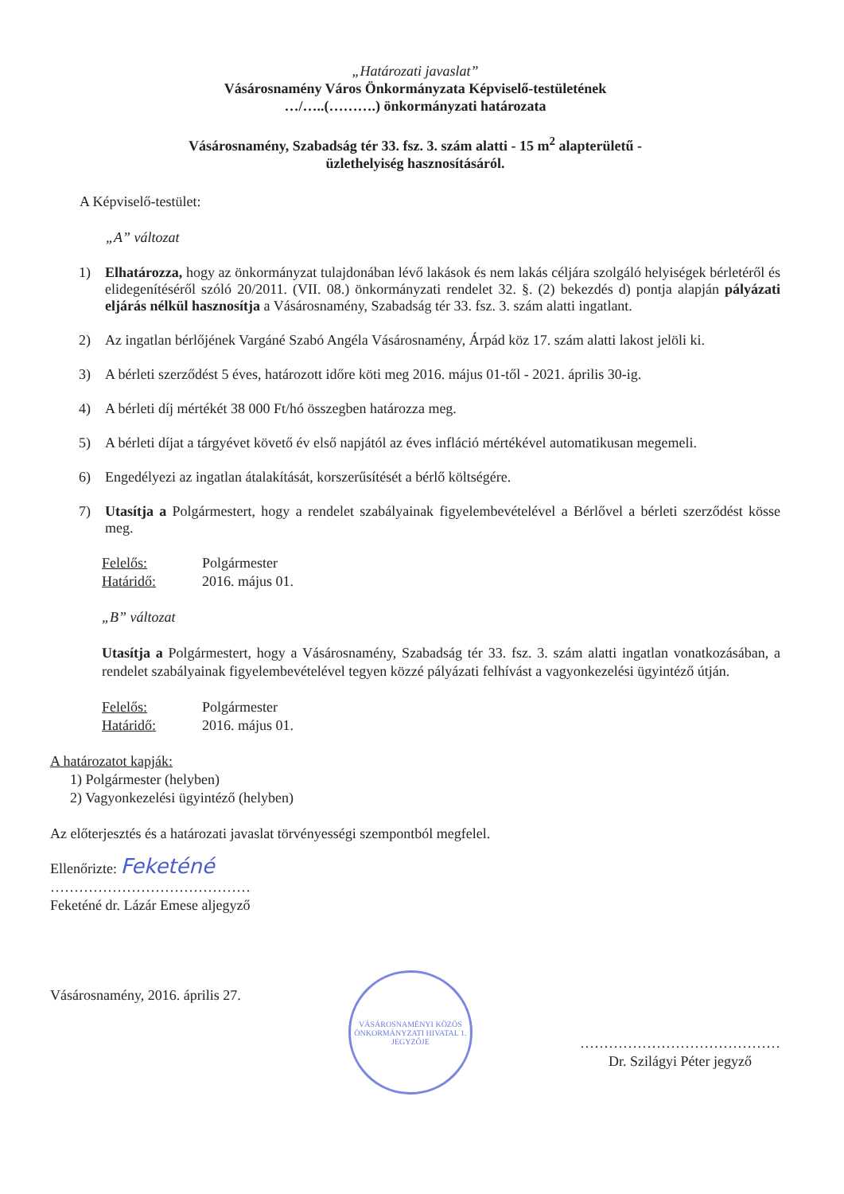„Határozati javaslat”
Vásárosnamény Város Önkormányzata Képviselő-testületének
…/…..(……….) önkormányzati határozata
Vásárosnamény, Szabadság tér 33. fsz. 3. szám alatti - 15 m<sup>2</sup> alapterületű -
üzlethelyiség hasznosításáról.
A Képviselő-testület:
„A” változat
1) Elhatározza, hogy az önkormányzat tulajdonában lévő lakások és nem lakás céljára szolgáló helyiségek bérletéről és elidegenítéséről szóló 20/2011. (VII. 08.) önkormányzati rendelet 32. §. (2) bekezdés d) pontja alapján pályázati eljárás nélkül hasznosítja a Vásárosnamény, Szabadság tér 33. fsz. 3. szám alatti ingatlant.
2) Az ingatlan bérlőjének Vargáné Szabó Angéla Vásárosnamény, Árpád köz 17. szám alatti lakost jelöli ki.
3) A bérleti szerződést 5 éves, határozott időre köti meg 2016. május 01-től - 2021. április 30-ig.
4) A bérleti díj mértékét 38 000 Ft/hó összegben határozza meg.
5) A bérleti díjat a tárgyévet követő év első napjától az éves infláció mértékével automatikusan megemeli.
6) Engedélyezi az ingatlan átalakítását, korszerűsítését a bérlő költségére.
7) Utasítja a Polgármestert, hogy a rendelet szabályainak figyelembevételével a Bérlővel a bérleti szerződést kösse meg.
Felelős: Polgármester Határidő: 2016. május 01.
„B” változat
Utasítja a Polgármestert, hogy a Vásárosnamény, Szabadság tér 33. fsz. 3. szám alatti ingatlan vonatkozásában, a rendelet szabályainak figyelembevételével tegyen közzé pályázati felhívást a vagyonkezelési ügyintéző útján.
Felelős: Polgármester Határidő: 2016. május 01.
A határozatot kapják:
1) Polgármester (helyben)
2) Vagyonkezelési ügyintéző (helyben)
Az előterjesztés és a határozati javaslat törvényességi szempontból megfelel.
Ellenőrizte: Feketéné
……………………………………
Feketéné dr. Lázár Emese aljegyző
Vásárosnamény, 2016. április 27.
VÁSÁROSNAMÉNYI KÖZÖS ÖNKORMÁNYZATI HIVATAL 1. JEGYZŐJE
……………………………………
Dr. Szilágyi Péter jegyző